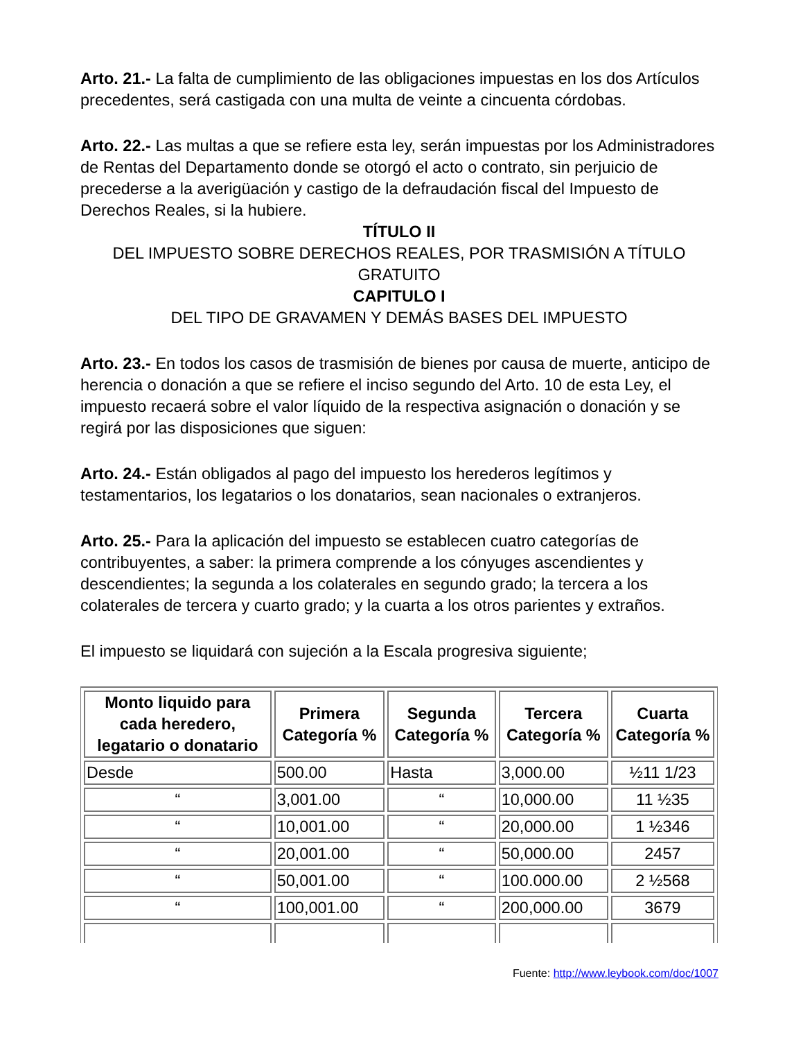Arto. 21.- La falta de cumplimiento de las obligaciones impuestas en los dos Artículos precedentes, será castigada con una multa de veinte a cincuenta córdobas.
Arto. 22.- Las multas a que se refiere esta ley, serán impuestas por los Administradores de Rentas del Departamento donde se otorgó el acto o contrato, sin perjuicio de precederse a la averigüación y castigo de la defraudación fiscal del Impuesto de Derechos Reales, si la hubiere.
TÍTULO II
DEL IMPUESTO SOBRE DERECHOS REALES, POR TRASMISIÓN A TÍTULO GRATUITO
CAPITULO I
DEL TIPO DE GRAVAMEN Y DEMÁS BASES DEL IMPUESTO
Arto. 23.- En todos los casos de trasmisión de bienes por causa de muerte, anticipo de herencia o donación a que se refiere el inciso segundo del Arto. 10 de esta Ley, el impuesto recaerá sobre el valor líquido de la respectiva asignación o donación y se regirá por las disposiciones que siguen:
Arto. 24.- Están obligados al pago del impuesto los herederos legítimos y testamentarios, los legatarios o los donatarios, sean nacionales o extranjeros.
Arto. 25.- Para la aplicación del impuesto se establecen cuatro categorías de contribuyentes, a saber: la primera comprende a los cónyuges ascendientes y descendientes; la segunda a los colaterales en segundo grado; la tercera a los colaterales de tercera y cuarto grado; y la cuarta a los otros parientes y extraños.
El impuesto se liquidará con sujeción a la Escala progresiva siguiente;
| Monto liquido para cada heredero, legatario o donatario | Primera Categoría % | Segunda Categoría % | Tercera Categoría % | Cuarta Categoría % |
| --- | --- | --- | --- | --- |
| Desde | 500.00 | Hasta | 3,000.00 | ½11 1/23 |
| “ | 3,001.00 | “ | 10,000.00 | 11 ½35 |
| “ | 10,001.00 | “ | 20,000.00 | 1 ½346 |
| “ | 20,001.00 | “ | 50,000.00 | 2457 |
| “ | 50,001.00 | “ | 100.000.00 | 2 ½568 |
| “ | 100,001.00 | “ | 200,000.00 | 3679 |
Fuente: http://www.leybook.com/doc/1007